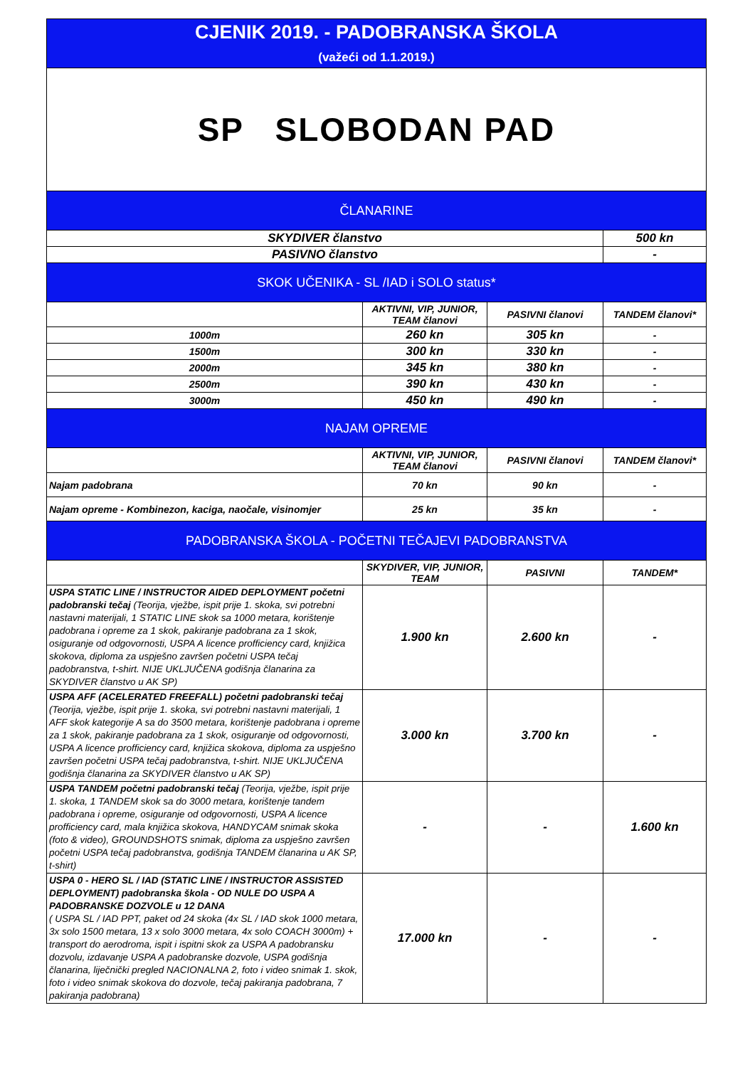| CJENIK 2019. - PADOBRANSKA ŠKOLA (važeći od 1.1.2019.) | | | |
| SP SLOBODAN PAD | | | |
| ČLANARINE | | | |
| SKYDIVER članstvo | | | 500 kn |
| PASIVNO članstvo | | | - |
| SKOK UČENIKA - SL /IAD i SOLO status* | | | |
| | AKTIVNI, VIP, JUNIOR, TEAM članovi | PASIVNI članovi | TANDEM članovi* |
| 1000m | 260 kn | 305 kn | - |
| 1500m | 300 kn | 330 kn | - |
| 2000m | 345 kn | 380 kn | - |
| 2500m | 390 kn | 430 kn | - |
| 3000m | 450 kn | 490 kn | - |
| NAJAM OPREME | | | |
| | AKTIVNI, VIP, JUNIOR, TEAM članovi | PASIVNI članovi | TANDEM članovi* |
| Najam padobrana | 70 kn | 90 kn | - |
| Najam opreme - Kombinezon, kaciga, naočale, visinomjer | 25 kn | 35 kn | - |
| PADOBRANSKA ŠKOLA - POČETNI TEČAJEVI PADOBRANSTVA | | | |
| | SKYDIVER, VIP, JUNIOR, TEAM | PASIVNI | TANDEM* |
| USPA STATIC LINE / INSTRUCTOR AIDED DEPLOYMENT početni padobranski tečaj (Teorija, vježbe, ispit prije 1. skoka, svi potrebni nastavni materijali, 1 STATIC LINE skok sa 1000 metara, korištenje padobrana i opreme za 1 skok, pakiranje padobrana za 1 skok, osiguranje od odgovornosti, USPA A licence profficiency card, knjižica skokova, diploma za uspješno završen početni USPA tečaj padobranstva, t-shirt. NIJE UKLJUČENA godišnja članarina za SKYDIVER članstvo u AK SP) | 1.900 kn | 2.600 kn | - |
| USPA AFF (ACELERATED FREEFALL) početni padobranski tečaj (Teorija, vježbe, ispit prije 1. skoka, svi potrebni nastavni materijali, 1 AFF skok kategorije A sa do 3500 metara, korištenje padobrana i opreme za 1 skok, pakiranje padobrana za 1 skok, osiguranje od odgovornosti, USPA A licence profficiency card, knjižica skokova, diploma za uspješno završen početni USPA tečaj padobranstva, t-shirt. NIJE UKLJUČENA godišnja članarina za SKYDIVER članstvo u AK SP) | 3.000 kn | 3.700 kn | - |
| USPA TANDEM početni padobranski tečaj (Teorija, vježbe, ispit prije 1. skoka, 1 TANDEM skok sa do 3000 metara, korištenje tandem padobrana i opreme, osiguranje od odgovornosti, USPA A licence profficiency card, mala knjižica skokova, HANDYCAM snimak skoka (foto & video), GROUNDSHOTS snimak, diploma za uspješno završen početni USPA tečaj padobranstva, godišnja TANDEM članarina u AK SP, t-shirt) | - | - | 1.600 kn |
| USPA 0 - HERO SL / IAD (STATIC LINE / INSTRUCTOR ASSISTED DEPLOYMENT) padobranska škola - OD NULE DO USPA A PADOBRANSKE DOZVOLE u 12 DANA ( USPA SL / IAD PPT, paket od 24 skoka (4x SL / IAD skok 1000 metara, 3x solo 1500 metara, 13 x solo 3000 metara, 4x solo COACH 3000m) + transport do aerodroma, ispit i ispitni skok za USPA A padobransku dozvolu, izdavanje USPA A padobranske dozvole, USPA godišnja članarina, liječnički pregled NACIONALNA 2, foto i video snimak 1. skok, foto i video snimak skokova do dozvole, tečaj pakiranja padobrana, 7 pakiranja padobrana) | 17.000 kn | - | - |